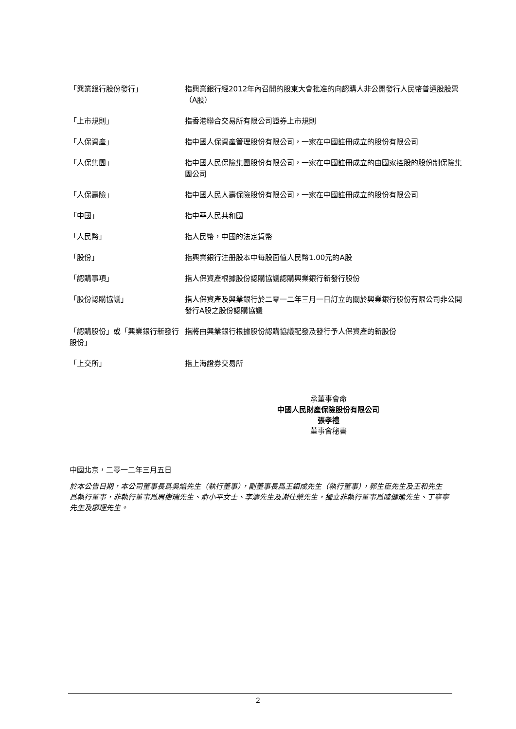「興業銀行股份發行」 指興業銀行經2012年內召開的股東大會批准的向認購人非公開發行人民幣普通股股票（A股）
「上市規則」 指香港聯合交易所有限公司證券上市規則
「人保資產」 指中國人保資產管理股份有限公司，一家在中國註冊成立的股份有限公司
「人保集團」 指中國人民保險集團股份有限公司，一家在中國註冊成立的由國家控股的股份制保險集團公司
「人保壽險」 指中國人民人壽保險股份有限公司，一家在中國註冊成立的股份有限公司
「中國」 指中華人民共和國
「人民幣」 指人民幣，中國的法定貨幣
「股份」 指興業銀行注册股本中每股面值人民幣1.00元的A股
「認購事項」 指人保資產根據股份認購協議認購興業銀行新發行股份
「股份認購協議」 指人保資產及興業銀行於二零一二年三月一日訂立的關於興業銀行股份有限公司非公開發行A股之股份認購協議
「認購股份」或「興業銀行新發行股份」
指將由興業銀行根據股份認購協議配發及發行予人保資產的新股份
「上交所」 指上海證券交易所
承董事會命
中國人民財產保險股份有限公司
張孝禮
董事會秘書
中國北京，二零一二年三月五日
於本公告日期，本公司董事長爲吳焰先生（執行董事），副董事長爲王銀成先生（執行董事），郭生臣先生及王和先生爲執行董事，非執行董事爲周樹瑞先生、俞小平女士、李濤先生及謝仕榮先生，獨立非執行董事爲陸健瑜先生、丁寧寧先生及廖理先生。
2